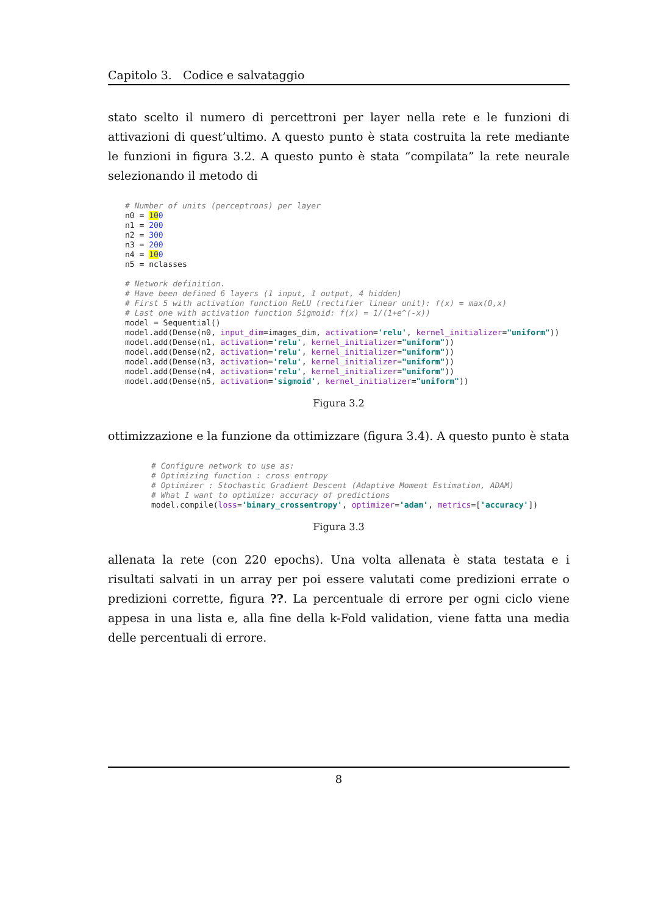Capitolo 3. Codice e salvataggio
stato scelto il numero di percettroni per layer nella rete e le funzioni di attivazioni di quest’ultimo. A questo punto è stata costruita la rete mediante le funzioni in figura 3.2. A questo punto è stata “compilata” la rete neurale selezionando il metodo di
# Number of units (perceptrons) per layer
n0 = 100
n1 = 200
n2 = 300
n3 = 200
n4 = 100
n5 = nclasses

# Network definition.
# Have been defined 6 layers (1 input, 1 output, 4 hidden)
# First 5 with activation function ReLU (rectifier linear unit): f(x) = max(0,x)
# Last one with activation function Sigmoid: f(x) = 1/(1+e^(-x))
model = Sequential()
model.add(Dense(n0, input_dim=images_dim, activation='relu', kernel_initializer="uniform"))
model.add(Dense(n1, activation='relu', kernel_initializer="uniform"))
model.add(Dense(n2, activation='relu', kernel_initializer="uniform"))
model.add(Dense(n3, activation='relu', kernel_initializer="uniform"))
model.add(Dense(n4, activation='relu', kernel_initializer="uniform"))
model.add(Dense(n5, activation='sigmoid', kernel_initializer="uniform"))
Figura 3.2
ottimizzazione e la funzione da ottimizzare (figura 3.4). A questo punto è stata
# Configure network to use as:
# Optimizing function : cross entropy
# Optimizer : Stochastic Gradient Descent (Adaptive Moment Estimation, ADAM)
# What I want to optimize: accuracy of predictions
model.compile(loss='binary_crossentropy', optimizer='adam', metrics=['accuracy'])
Figura 3.3
allenata la rete (con 220 epochs). Una volta allenata è stata testata e i risultati salvati in un array per poi essere valutati come predizioni errate o predizioni corrette, figura ??. La percentuale di errore per ogni ciclo viene appesa in una lista e, alla fine della k-Fold validation, viene fatta una media delle percentuali di errore.
8